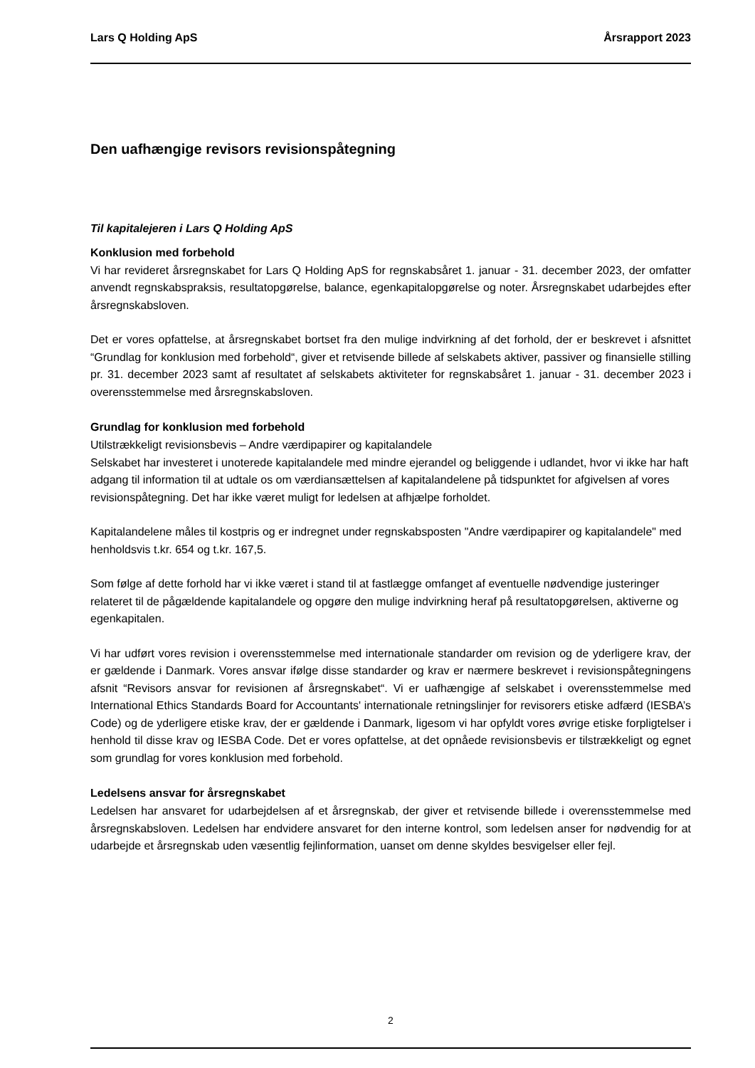Lars Q Holding ApS Årsrapport 2023
Den uafhængige revisors revisionspåtegning
Til kapitalejeren i Lars Q Holding ApS
Konklusion med forbehold
Vi har revideret årsregnskabet for Lars Q Holding ApS for regnskabsåret 1. januar - 31. december 2023, der omfatter anvendt regnskabspraksis, resultatopgørelse, balance, egenkapitalopgørelse og noter. Årsregnskabet udarbejdes efter årsregnskabsloven.
Det er vores opfattelse, at årsregnskabet bortset fra den mulige indvirkning af det forhold, der er beskrevet i afsnittet “Grundlag for konklusion med forbehold“, giver et retvisende billede af selskabets aktiver, passiver og finansielle stilling pr. 31. december 2023 samt af resultatet af selskabets aktiviteter for regnskabsåret 1. januar - 31. december 2023 i overensstemmelse med årsregnskabsloven.
Grundlag for konklusion med forbehold
Utilstrækkeligt revisionsbevis – Andre værdipapirer og kapitalandele
Selskabet har investeret i unoterede kapitalandele med mindre ejerandel og beliggende i udlandet, hvor vi ikke har haft adgang til information til at udtale os om værdiansættelsen af kapitalandelene på tidspunktet for afgivelsen af vores revisionspåtegning. Det har ikke været muligt for ledelsen at afhjælpe forholdet.
Kapitalandelene måles til kostpris og er indregnet under regnskabsposten "Andre værdipapirer og kapitalandele" med henholdsvis t.kr. 654 og t.kr. 167,5.
Som følge af dette forhold har vi ikke været i stand til at fastlægge omfanget af eventuelle nødvendige justeringer relateret til de pågældende kapitalandele og opgøre den mulige indvirkning heraf på resultatopgørelsen, aktiverne og egenkapitalen.
Vi har udført vores revision i overensstemmelse med internationale standarder om revision og de yderligere krav, der er gældende i Danmark. Vores ansvar ifølge disse standarder og krav er nærmere beskrevet i revisionspåtegningens afsnit “Revisors ansvar for revisionen af årsregnskabet“. Vi er uafhængige af selskabet i overensstemmelse med International Ethics Standards Board for Accountants' internationale retningslinjer for revisorers etiske adfærd (IESBA’s Code) og de yderligere etiske krav, der er gældende i Danmark, ligesom vi har opfyldt vores øvrige etiske forpligtelser i henhold til disse krav og IESBA Code. Det er vores opfattelse, at det opnåede revisionsbevis er tilstrækkeligt og egnet som grundlag for vores konklusion med forbehold.
Ledelsens ansvar for årsregnskabet
Ledelsen har ansvaret for udarbejdelsen af et årsregnskab, der giver et retvisende billede i overensstemmelse med årsregnskabsloven. Ledelsen har endvidere ansvaret for den interne kontrol, som ledelsen anser for nødvendig for at udarbejde et årsregnskab uden væsentlig fejlinformation, uanset om denne skyldes besvigelser eller fejl.
2